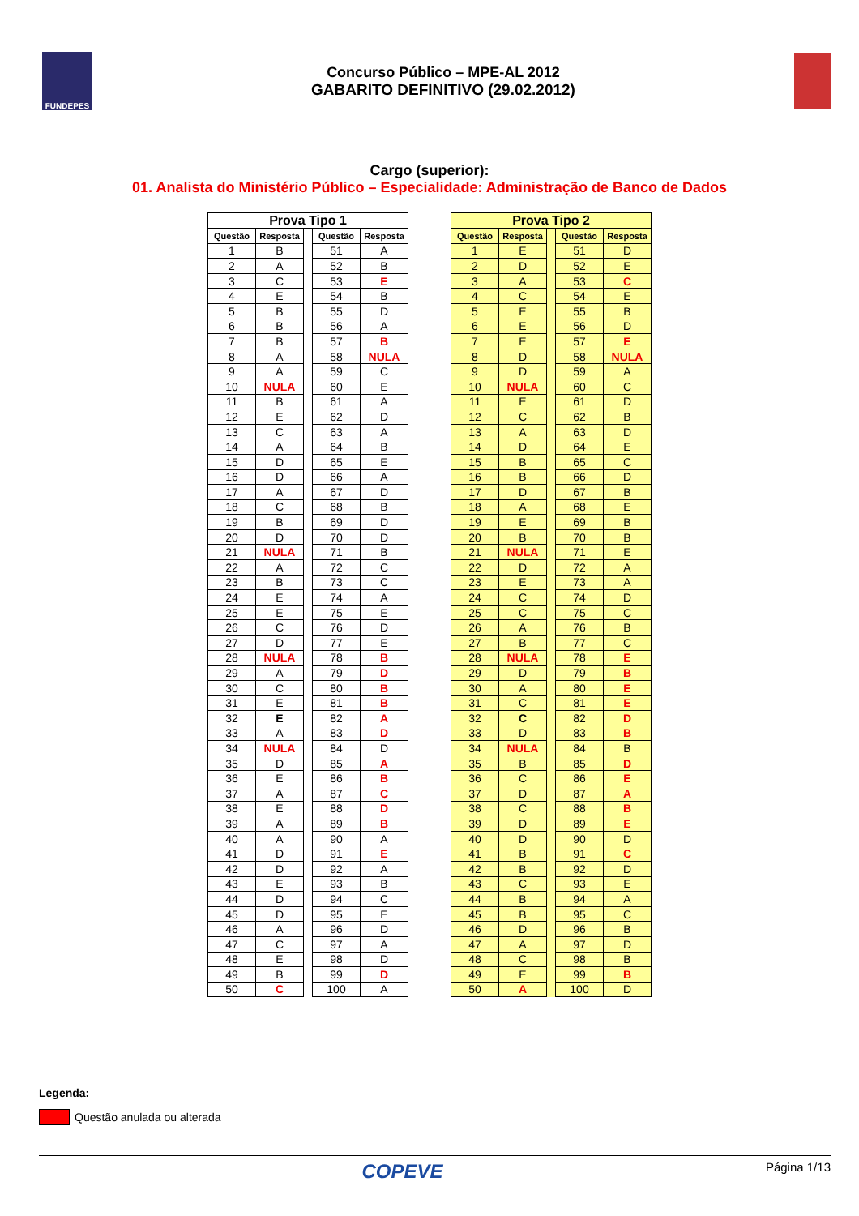FUNDEPES
Concurso Público – MPE-AL 2012
GABARITO DEFINITIVO (29.02.2012)
Cargo (superior):
01. Analista do Ministério Público – Especialidade: Administração de Banco de Dados
| Prova Tipo 1 | | | | |
| Questão | Resposta | | Questão | Resposta |
| 1 | B | | 51 | A |
| 2 | A | | 52 | B |
| 3 | C | | 53 | E |
| 4 | E | | 54 | B |
| 5 | B | | 55 | D |
| 6 | B | | 56 | A |
| 7 | B | | 57 | B |
| 8 | A | | 58 | NULA |
| 9 | A | | 59 | C |
| 10 | NULA | | 60 | E |
| 11 | B | | 61 | A |
| 12 | E | | 62 | D |
| 13 | C | | 63 | A |
| 14 | A | | 64 | B |
| 15 | D | | 65 | E |
| 16 | D | | 66 | A |
| 17 | A | | 67 | D |
| 18 | C | | 68 | B |
| 19 | B | | 69 | D |
| 20 | D | | 70 | D |
| 21 | NULA | | 71 | B |
| 22 | A | | 72 | C |
| 23 | B | | 73 | C |
| 24 | E | | 74 | A |
| 25 | E | | 75 | E |
| 26 | C | | 76 | D |
| 27 | D | | 77 | E |
| 28 | NULA | | 78 | B |
| 29 | A | | 79 | D |
| 30 | C | | 80 | B |
| 31 | E | | 81 | B |
| 32 | E | | 82 | A |
| 33 | A | | 83 | D |
| 34 | NULA | | 84 | D |
| 35 | D | | 85 | A |
| 36 | E | | 86 | B |
| 37 | A | | 87 | C |
| 38 | E | | 88 | D |
| 39 | A | | 89 | B |
| 40 | A | | 90 | A |
| 41 | D | | 91 | E |
| 42 | D | | 92 | A |
| 43 | E | | 93 | B |
| 44 | D | | 94 | C |
| 45 | D | | 95 | E |
| 46 | A | | 96 | D |
| 47 | C | | 97 | A |
| 48 | E | | 98 | D |
| 49 | B | | 99 | D |
| 50 | C | | 100 | A |
| Prova Tipo 2 | | | | |
| Questão | Resposta | | Questão | Resposta |
| 1 | E | | 51 | D |
| 2 | D | | 52 | E |
| 3 | A | | 53 | C |
| 4 | C | | 54 | E |
| 5 | E | | 55 | B |
| 6 | E | | 56 | D |
| 7 | E | | 57 | E |
| 8 | D | | 58 | NULA |
| 9 | D | | 59 | A |
| 10 | NULA | | 60 | C |
| 11 | E | | 61 | D |
| 12 | C | | 62 | B |
| 13 | A | | 63 | D |
| 14 | D | | 64 | E |
| 15 | B | | 65 | C |
| 16 | B | | 66 | D |
| 17 | D | | 67 | B |
| 18 | A | | 68 | E |
| 19 | E | | 69 | B |
| 20 | B | | 70 | B |
| 21 | NULA | | 71 | E |
| 22 | D | | 72 | A |
| 23 | E | | 73 | A |
| 24 | C | | 74 | D |
| 25 | C | | 75 | C |
| 26 | A | | 76 | B |
| 27 | B | | 77 | C |
| 28 | NULA | | 78 | E |
| 29 | D | | 79 | B |
| 30 | A | | 80 | E |
| 31 | C | | 81 | E |
| 32 | C | | 82 | D |
| 33 | D | | 83 | B |
| 34 | NULA | | 84 | B |
| 35 | B | | 85 | D |
| 36 | C | | 86 | E |
| 37 | D | | 87 | A |
| 38 | C | | 88 | B |
| 39 | D | | 89 | E |
| 40 | D | | 90 | D |
| 41 | B | | 91 | C |
| 42 | B | | 92 | D |
| 43 | C | | 93 | E |
| 44 | B | | 94 | A |
| 45 | B | | 95 | C |
| 46 | D | | 96 | B |
| 47 | A | | 97 | D |
| 48 | C | | 98 | B |
| 49 | E | | 99 | B |
| 50 | A | | 100 | D |
Legenda:
Questão anulada ou alterada
COPEVE Página 1/13